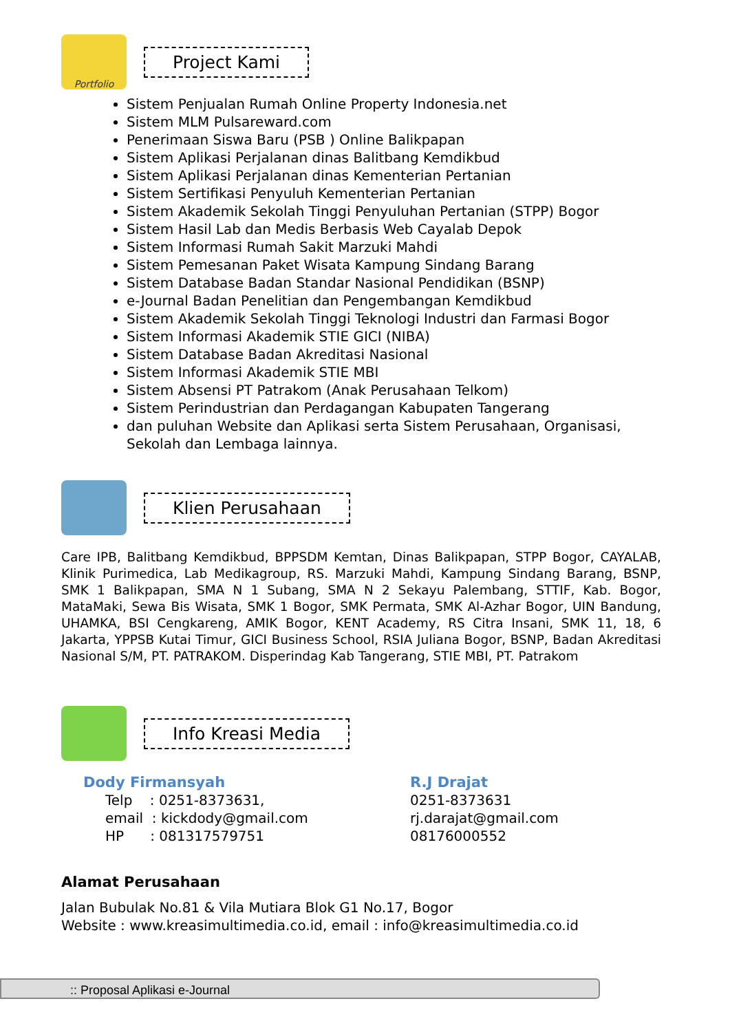Portfolio
Project Kami
Sistem Penjualan Rumah Online Property Indonesia.net
Sistem MLM Pulsareward.com
Penerimaan Siswa Baru (PSB ) Online Balikpapan
Sistem Aplikasi Perjalanan dinas Balitbang Kemdikbud
Sistem Aplikasi Perjalanan dinas Kementerian Pertanian
Sistem Sertifikasi Penyuluh Kementerian Pertanian
Sistem Akademik Sekolah Tinggi Penyuluhan Pertanian (STPP) Bogor
Sistem Hasil Lab dan Medis Berbasis Web Cayalab Depok
Sistem Informasi Rumah Sakit Marzuki Mahdi
Sistem Pemesanan Paket Wisata Kampung Sindang Barang
Sistem Database Badan Standar Nasional Pendidikan (BSNP)
e-Journal Badan Penelitian dan Pengembangan Kemdikbud
Sistem Akademik Sekolah Tinggi Teknologi Industri dan Farmasi Bogor
Sistem Informasi Akademik STIE GICI (NIBA)
Sistem Database Badan Akreditasi Nasional
Sistem Informasi Akademik STIE MBI
Sistem Absensi PT Patrakom (Anak Perusahaan Telkom)
Sistem Perindustrian dan Perdagangan Kabupaten Tangerang
dan puluhan Website dan Aplikasi serta Sistem Perusahaan, Organisasi, Sekolah dan Lembaga lainnya.
Klien Perusahaan
Care IPB, Balitbang Kemdikbud, BPPSDM Kemtan, Dinas Balikpapan, STPP Bogor, CAYALAB, Klinik Purimedica, Lab Medikagroup, RS. Marzuki Mahdi, Kampung Sindang Barang, BSNP, SMK 1 Balikpapan, SMA N 1 Subang, SMA N 2 Sekayu Palembang, STTIF, Kab. Bogor, MataMaki, Sewa Bis Wisata, SMK 1 Bogor, SMK Permata, SMK Al-Azhar Bogor, UIN Bandung, UHAMKA, BSI Cengkareng, AMIK Bogor, KENT Academy, RS Citra Insani, SMK 11, 18, 6 Jakarta, YPPSB Kutai Timur, GICI Business School, RSIA Juliana Bogor, BSNP, Badan Akreditasi Nasional S/M, PT. PATRAKOM. Disperindag Kab Tangerang, STIE MBI, PT. Patrakom
Info Kreasi Media
Dody Firmansyah
Telp : 0251-8373631,
email : kickdody@gmail.com
HP : 081317579751
R.J Drajat
0251-8373631
rj.darajat@gmail.com
08176000552
Alamat Perusahaan
Jalan Bubulak No.81 & Vila Mutiara Blok G1 No.17, Bogor
Website : www.kreasimultimedia.co.id, email : info@kreasimultimedia.co.id
:: Proposal Aplikasi e-Journal